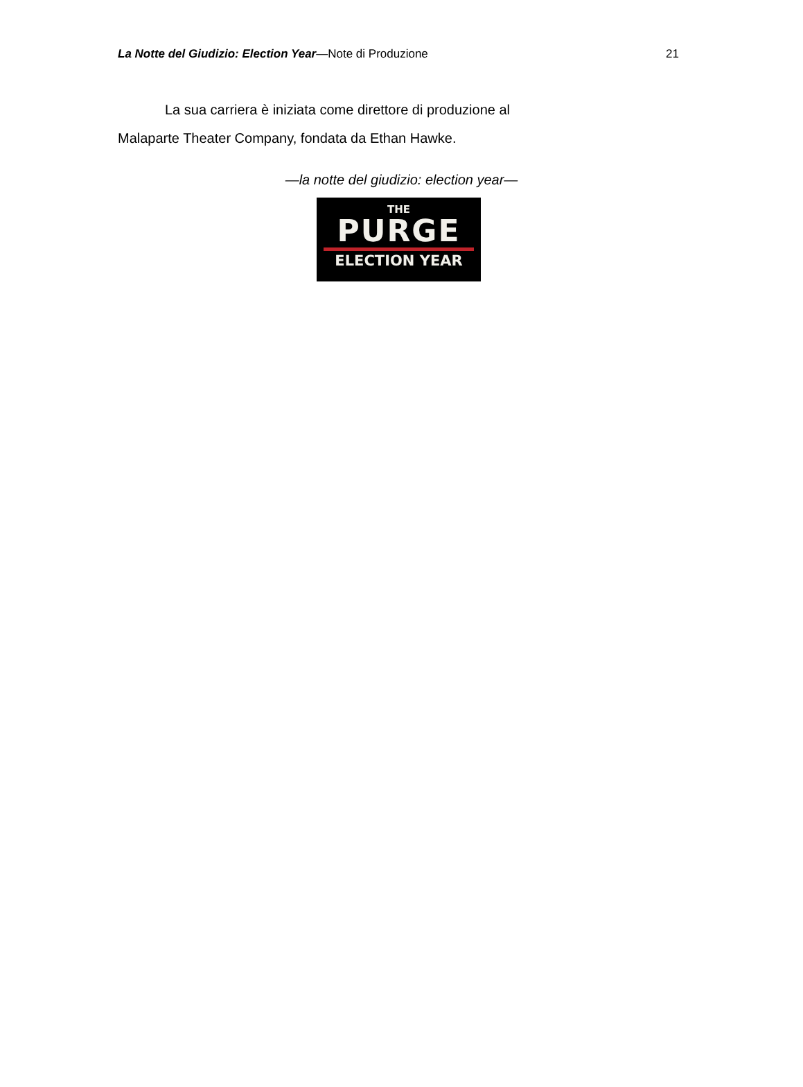La Notte del Giudizio: Election Year—Note di Produzione
21
La sua carriera è iniziata come direttore di produzione al Malaparte Theater Company, fondata da Ethan Hawke.
—la notte del giudizio: election year—
THE
PURGE
ELECTION YEAR